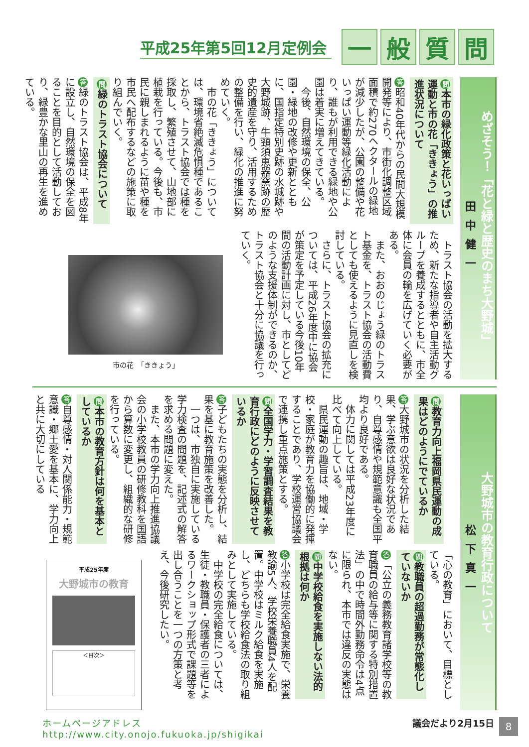平成25年第5回12月定例会
一般質問
めざそう！「花と緑と歴史のまち大野城」
田中健一
問本市の緑化政策と花いっぱい運動と市の花「ききょう」の推進状況について
答昭和40年代からの民間大規模開発等により、市街化調整区域面積で約270ヘクタールの緑地が減少したが、公園の整備や花いっぱい運動等緑化活動により、誰もが利用できる緑地や公園は着実に増えてきている。
　今後、自然環境の保全、公園・緑地の改修や更新とともに、国指定特別史跡の水城跡や大野城跡、牛頸須恵器窯跡の歴史的遺産を守り、活用するための整備を行い、緑化の推進に努めていく。
　市の花「ききょう」については、環境省絶滅危惧種であることから、トラスト協会では種を採取し、繁殖させて、山地部に植栽を行っている。今後も、市民に親しまれるように苗や種を市民へ配布するなどの施策に取り組んでいく。
問緑のトラスト協会について
答緑のトラスト協会は、平成8年に設立し、自然環境の保全を図ることを目的として活動しており、緑豊かな里山の再生を進めている。
　トラスト協会の活動を拡大するため、新たな指導者や自主活動グループを養成するとともに、市全体に会員の輪を広げていく必要がある。
　また、おおのじょう緑のトラスト基金を、トラスト協会の活動費としても使えるように見直しを検討している。
　さらに、トラスト協会の拡充については、平成26年度中に協会が策定を予定している今後10年間の活動計画に対し、市としてどのような支援体制ができるのか、トラスト協会と十分に協議を行っていく。
市の花　「ききょう」
大野城市の教育行政について
松下真一
問教育力向上福岡県民運動の成果はどのようにでているか
答大野城市の状況を分析した結果、学ぶ意欲は良好な状況であり、自尊感情や規範意識も全国平均より良好である。
　体力に関しては平成23年度に比べて向上している。
　県民運動の趣旨は、地域・学校・家庭が教育力を協働的に発揮することであり、学校運営協議会で連携し重点施策とする。
問全国学力・学習調査結果を教育行政にどのように反映させているか
答子どもたちの実態を分析し、結果を基に教育施策を改善した。
　一つは、市独自に実施している学力検査の問題を、記述式の解答を求める問題に変えた。
　また、本市の学力向上推進協議会の小学校教員の研修教科を国語から算数に変更し、組織的な研修を行っている。
問本市の教育方針は何を基本としているか
答自尊感情・対人関係能力・規範意識・郷土愛を基本に、学力向上と共に大切にしている
「心の教育」において、目標としている。
問教職員の超過勤務が常態化していないか
答 「公立の義務教育諸学校等の教育職員の給与等に関する特別措置法」の中で時間外勤務命令は4点に限られ、本市では違反の実態はない。
問中学校給食を実施しない法的根拠は何か
答小学校は完全給食実施で、栄養教諭5人、学校栄養職員4人を配置。中学校はミルク給食を実施し、どちらも学校給食法の取り組みとして実施している。
　中学校の完全給食については、生徒・教職員・保護者の三者によるワークショップ形式で課題等を出し合うことを一つの方策と考え、今後研究したい。
平成25年度
大野城市の教育
＜目次＞
ホームページアドレス
http://www.city.onojo.fukuoka.jp/shigikai
議会だより2月15日
8